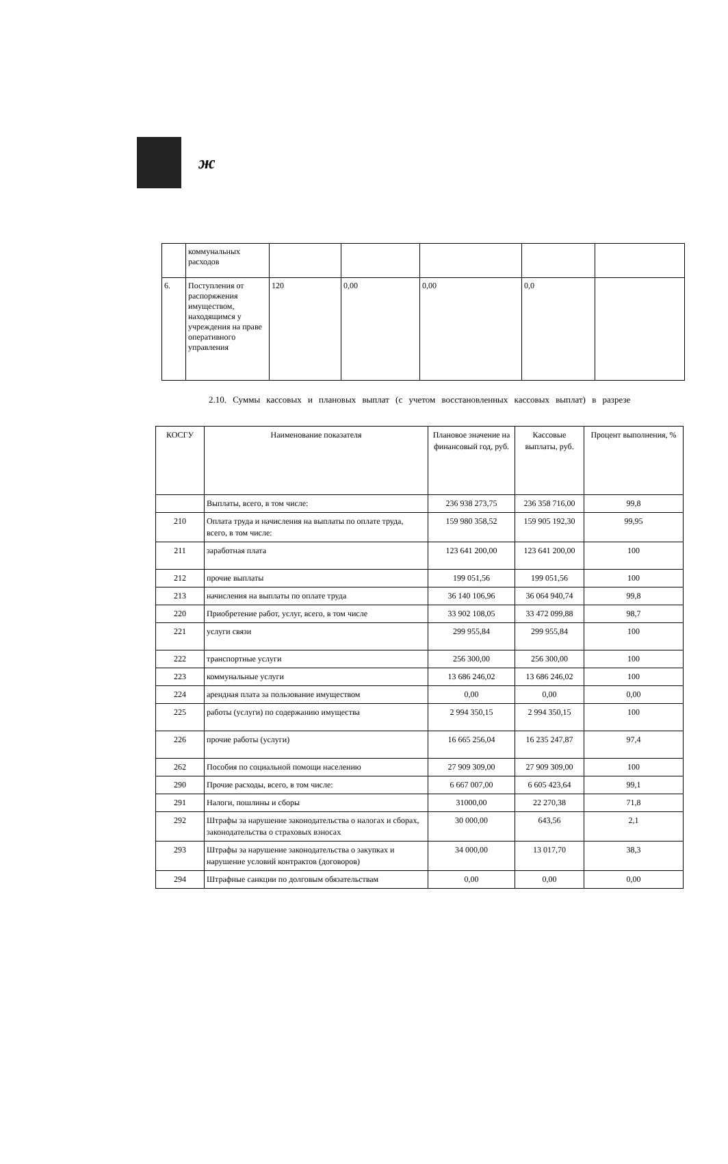ж
| | коммунальных расходов | | | | | |
| 6. | Поступления от распоряжения имуществом, находящимся у учреждения на праве оперативного управления | 120 | 0,00 | 0,00 | 0,0 | |
2.10. Суммы кассовых и плановых выплат (с учетом восстановленных кассовых выплат) в разрезе
| КОСГУ | Наименование показателя | Плановое значение на финансовый год, руб. | Кассовые выплаты, руб. | Процент выполнения, % |
| | Выплаты, всего, в том числе: | 236 938 273,75 | 236 358 716,00 | 99,8 |
| 210 | Оплата труда и начисления на выплаты по оплате труда, всего, в том числе: | 159 980 358,52 | 159 905 192,30 | 99,95 |
| 211 | заработная плата | 123 641 200,00 | 123 641 200,00 | 100 |
| 212 | прочие выплаты | 199 051,56 | 199 051,56 | 100 |
| 213 | начисления на выплаты по оплате труда | 36 140 106,96 | 36 064 940,74 | 99,8 |
| 220 | Приобретение работ, услуг, всего, в том числе | 33 902 108,05 | 33 472 099,88 | 98,7 |
| 221 | услуги связи | 299 955,84 | 299 955,84 | 100 |
| 222 | транспортные услуги | 256 300,00 | 256 300,00 | 100 |
| 223 | коммунальные услуги | 13 686 246,02 | 13 686 246,02 | 100 |
| 224 | арендная плата за пользование имуществом | 0,00 | 0,00 | 0,00 |
| 225 | работы (услуги) по содержанию имущества | 2 994 350,15 | 2 994 350,15 | 100 |
| 226 | прочие работы (услуги) | 16 665 256,04 | 16 235 247,87 | 97,4 |
| 262 | Пособия по социальной помощи населению | 27 909 309,00 | 27 909 309,00 | 100 |
| 290 | Прочие расходы, всего, в том числе: | 6 667 007,00 | 6 605 423,64 | 99,1 |
| 291 | Налоги, пошлины и сборы | 31000,00 | 22 270,38 | 71,8 |
| 292 | Штрафы за нарушение законодательства о налогах и сборах, законодательства о страховых взносах | 30 000,00 | 643,56 | 2,1 |
| 293 | Штрафы за нарушение законодательства о закупках и нарушение условий контрактов (договоров) | 34 000,00 | 13 017,70 | 38,3 |
| 294 | Штрафные санкции по долговым обязательствам | 0,00 | 0,00 | 0,00 |